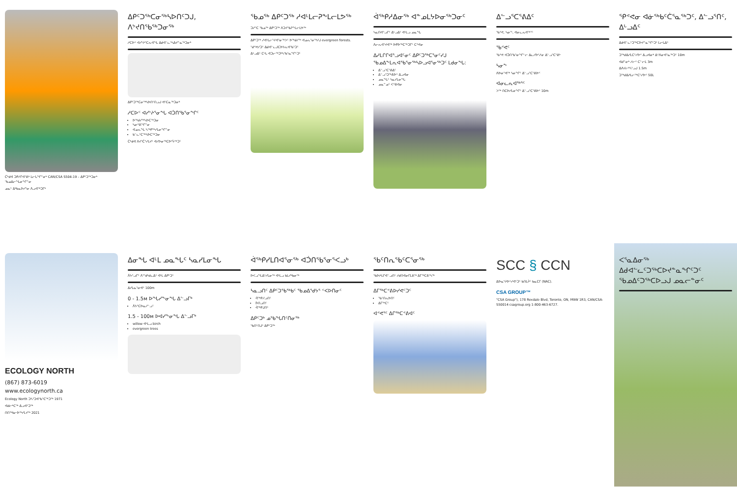ᑖᒃᑯᐊ ᑐᑭᓯᒋᐊᕐᕕᒃ ᒪᓕᒐᖏᓐᓂᒃ CAN/CSA S504-19 – ᐃᑭᑦᑐᖅᑐᓂᒃ ᖃᓄᐃᓕᖓᓂᖏᓐᓂ
ᓄᓇᑦ ᐃᒃᑲᓇᐅᓯᕐᓂ ᐱᓗᐊᖅᑐᒥᒃ
ᐃᑭᑦᑐᖅᑕᓂᖅᓴᐅᑎᑦᑐᒍ, ᐱᔾᔪᑎᖃᖅᑐᓂᖅ
ᓱᑕᐅᑉ ᐊᓯᔾᔨᕐᑕᕆᐊᖓ ᐃᑯᐊᓪᓚᔅᓴᐃᔪᓐᓇᖅᑐᓂᒃ
ᐃᑭᑦᑐᖅᑕᓂᖅᓴᐅᑎᑦᑎᓗᒍ ᐊᑦᑕᓇᖅᑐᓂᒃ
ᓱᑕᐅᑉ ᐊᓯᔾᔨᕐᓂᖓ ᐊᑑᑎᖃᕐᓂᖏᑦ
ᐅᖅᑯᓯᖅᓴᐅᑕᖅᑐᓂ
ᓴᓂᕝᕕᖏᓐᓂ
ᐊᓄᕆᖓ ᓴᖅᑭᖅᓯᒪᓂᖏᓐᓂ
ᑲᓪᓚᑦᑕᖅᓴᐅᑕᖅᑐᓂ
ᑖᒃᑯᐊ ᐱᔪᕐᑖᕐᓯᒪᔪᑦ ᐊᓯᐅᓂᖅᑕᐅᔾᔮᖅᑐᑦ
ᖃᓄᖅ ᐃᑭᑦᑐᖅ ᓱᐊᒻᒪᓕᕈᖕᒪᓕᒪᕗᖅ
ᑐᓱᕐᑕ ᖃᓄᖅ ᐃᑭᑦᑐᖅ ᐱᑐᔪᖃᕈᖕᒪᓕᒪᕗᖅ
ᐃᑭᑦᑐᖅ ᓱᐊᒻᒪᓕᕐᔪᐊᕐᓂᖅᐳᑦ ᐅᖅᑯᓯᖅ ᐊᓄᕆᕐᓂᖅᓱᒍ evergreen forests.
ᖁᕝᕙᓯᑐᑦ ᐃᑯᐊᓪᓚᒍᑕᐅᔭᕆᐊᖃᕐᑐᑦ
ᐃᒡᓗᐃᑦ ᑕᒡᒐ ᐊᑐᓕᖅᑐᒃᓴᖃᕐᓇᖏᑦᑐᑦ
ᐋᖅᑭᓱᐃᓂᖅ ᐊᓐᓄᒪᔭᐅᓂᖅᑐᓂᑦ
ᓴᓇᑎᐊᕐᓗᒋᑦ ᐃᒡᓗᐃᑦ ᐊᒻᒪᓗ ᓄᓇᖓ
ᐱᓕᕆᐊᕐᔪᐊᖅ ᐅᑭᐅᖅᑕᖅᑐᒥᑦ ᑕᕝᕙᓂ
ᐃᓱᒪᒋᒋᐊᕐᓗᐊᑦᓂᑦ ᐃᑭᑦᑐᖅᑕᕐᓂᑦᓯᒍ ᖃᓄᐃᖕᒪᕆᐊᖃᕐᓂᖅᓴᐅᓗᐊᕐᓂᖅᑐᑦ ᒪᑯᓂᖓ:
ᐃᓪᓗᕐᑕᕐᕕᐃᑦ
ᐃᓪᓗᕐᑐᖅᕕᐅᑉ ᐃᓗᐊᓂ
ᓄᓇᖓᑦ ᓴᓇᓯᒪᓂᖓ
ᓄᓇᓐᓄᑦ ᐸᕝᕕᐊᓂ
ᐃᓪᓗᕐᑕᕐᕕᐃᑦ
ᖃᕝᕙ, ᓴᓂᖕ, ᐊᓂᓚᕆᐊᖅᕐᑦ
ᖃᕝᕙᑦ
ᖃᕝᕙ ᐊᑑᑎᖃᕐᓂᖏᓪᓕ ᐃᓚᓯᐅᑦᓱᓂ ᐃᓪᓗᕐᑕᕐᕕᒃ
ᓴᓂᖕ
ᐱᐅᓂᕐᐊᖅ ᓴᓂᖏᑦ ᐃᓪᓗᕐᑕᕐᕕᐅᑉ
ᐊᓂᓚᕆᐊᖅᕐᑦ
ᐳᖅ ᑎᑕᐅᓯᒪᓂᖏᑦ ᐃᓪᓗᕐᑕᕐᕕᐅᑉ 10m
ᕿᕝᕙᓂ ᐊᓃᖅᑲᑦᑖᕐᓇᖅᑐᑦ, ᐃᓪᓗᕐᑎᑦ, ᐃᒡᓗᐃᑦ
ᐃᑯᐊᓪᓚᑦᑐᖅᑕᐅᔪᓐᓇᖏᑦᑐᑦ ᒪᓕᒐᐃᑦ
ᑐᖅᑯᐃᓯᒪᑕᑦᓯᐅᑉ ᐃᓗᐊᓂᒃ ᐃᑉᐱᓂᐊᕐᓇᖅᑐᑦ 10m
ᐊᑯᓐᓂᒃ ᓱᓕᑉ ᑕᓪᓕᒪ 3m
ᐃᐱᔪᓕᒃᓴᕐᓗᒍ 1.5m
ᑐᖅᑯᐃᔨᒪᓕᖅᑕᑦᓯᐅᑉ 50L
ECOLOGY NORTH
(867) 873-6019
www.ecologynorth.ca
Ecology North ᑐᓴᕐᑐᐊᖃᕐᑕᖅᑐᖅ 1971
ᐊᑯᓕᒃᑕᖅ ᐃᓗᐊᑦᑐᖅ
ᑎᑎᖅᑲᓕᐅᖅᓯᒪᔪᖅ 2021
ᐃᓂᖓ ᐊᒻᒪ ᓄᓇᖓᑦ ᓴᓇᓯᒪᓂᖓ
ᐲᔭᕐᓗᒋᑦ ᐱᕐᖁᒃᑯᓚᐃᑦ ᐊᒻᒪ ᐃᑭᑦᑐᑦ
ᐃᓯᒪᓇᕐᓂᐊᑦ 100m
0 - 1.5м ᐅᖓᓯᖕᓂᖓ ᐃᓪᓗᒥᒃ
ᐲᔭᕐᑕᐅᓇᓱᓪᓗᑦ
1.5 - 100м ᐅᐊᓯᖕᓂᖓ ᐃᓪᓗᒥᒃ
willow ᐊᒻᒪᓗ birch
evergreen trees
ᐋᖅᑭᓯᒪᑎᐊᕐᓂᖅ ᐊᑑᑎᖃᕐᓂᕐᐸᓗᒃ
ᐅᐸᓗᖕᒪᐃᑦᓯᒪᓂᖅ ᐊᒻᒪᓗ ᑲᒪᓯᒃᑲᓂᖅ
ᓴᓇᓗᑎᑦ ᐃᑭᑦᑐᖃᖅᑲᑦ ᖃᓄᐃᖁᔭᕐ ᑉᐸᐅᑎᓂᑦ
ᐋᖅᑭᓱᓗᑎᑦ
ᐆᑎᓗᑎᑦ
ᐋᖅᑭᒍᑎᑦ
ᐃᑭᑦᑐᒃ ᓄᖃᖓᑎᑦᑎᓂᖅ
ᖃᑎᑦᑎᒍᑦ ᐃᑭᑦᑐᖅ
ᖃᑦᑎᕆᖃᑦᑕᕐᓂᖅ
ᖃᐅᔨᒪᒋᐊᓪᓗᑎᑦ ᓱᑯᑎᐊᓂᒥᒪᕕᖅ ᐃᒥᖅᑕᕕᔅᓴᖅ
ᐃᒥᖅᑕᕝᕕᐅᓯᕙᑦᑐᑦ
ᖃᑦᑎᕆᐅᑎᑦ
ᐃᒥᖅᑕᑦ
ᐊᕝᕙᕐᑦ ᐃᒋᖅᑕᕝᕕᐊᑦ
SCC § CCN
ᐃᐅᓇᔾᔨᐅᑉᓯᐊᑦᑐᑦ ᑲᑎᒪᔩᑦ ᑲᓇᑕᒥ (NAC).
CSA GROUP™
"CSA Group"), 178 Rexdale Blvd, Toronto, ON, M9W 1R3, CAN/CSA-S50014 csagroup.org 1-800-463-6727.
ᐸᕐᓇᐃᓂᖅ ᐃᑯᐊᓪᓚᑦᑐᖅᑕᐅᔪᓐᓇᖏᑦᑐᑦ ᖃᓄᐃᑦᑐᖅᑕᐅᓗᒍ ᓄᓇᓕᓐᓂᑦ